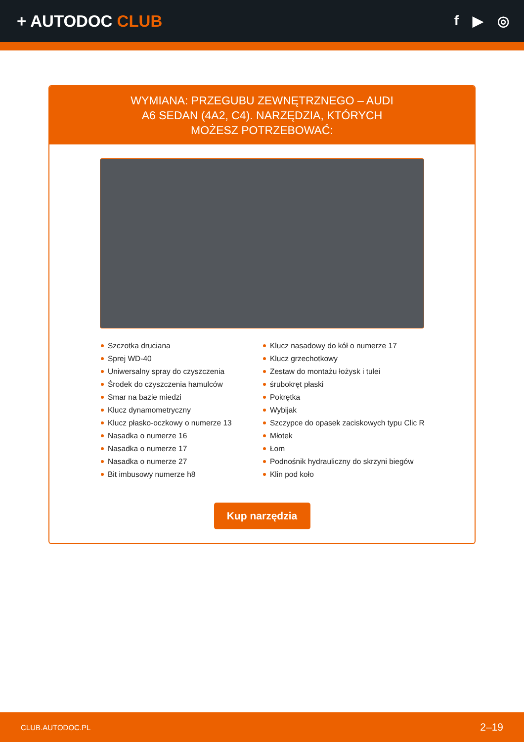+ AUTODOC CLUB
f ▶ ◎
WYMIANA: PRZEGUBU ZEWNĘTRZNEGO – AUDI A6 SEDAN (4A2, C4). NARZĘDZIA, KTÓRYCH MOŻESZ POTRZEBOWAĆ:
Szczotka druciana
Sprej WD-40
Uniwersalny spray do czyszczenia
Środek do czyszczenia hamulców
Smar na bazie miedzi
Klucz dynamometryczny
Klucz płasko-oczkowy o numerze 13
Nasadka o numerze 16
Nasadka o numerze 17
Nasadka o numerze 27
Bit imbusowy numerze h8
Klucz nasadowy do kół o numerze 17
Klucz grzechotkowy
Zestaw do montażu łożysk i tulei
śrubokręt płaski
Pokrętka
Wybijak
Szczypce do opasek zaciskowych typu Clic R
Młotek
Łom
Podnośnik hydrauliczny do skrzyni biegów
Klin pod koło
Kup narzędzia
CLUB.AUTODOC.PL 2–19